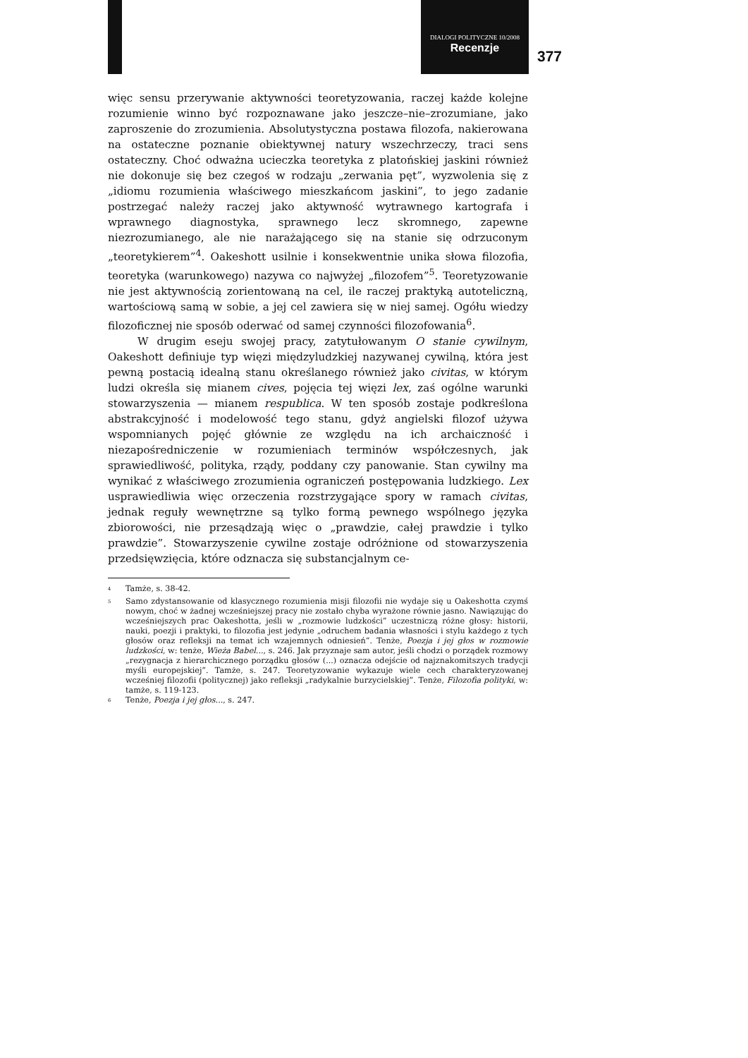DIALOGI POLITYCZNE 10/2008
Recenzje
377
więc sensu przerywanie aktywności teoretyzowania, raczej każde kolejne rozumienie winno być rozpoznawane jako jeszcze–nie–zrozumiane, jako zaproszenie do zrozumienia. Absolutystyczna postawa filozofa, nakierowana na ostateczne poznanie obiektywnej natury wszechrzeczy, traci sens ostateczny. Choć odważna ucieczka teoretyka z platońskiej jaskini również nie dokonuje się bez czegoś w rodzaju „zerwania pęt”, wyzwolenia się z „idiomu rozumienia właściwego mieszkańcom jaskini”, to jego zadanie postrzegać należy raczej jako aktywność wytrawnego kartografa i wprawnego diagnostyka, sprawnego lecz skromnego, zapewne niezrozumianego, ale nie narażającego się na stanie się odrzuconym „teoretykierem”<sup>4</sup>. Oakeshott usilnie i konsekwentnie unika słowa filozofia, teoretyka (warunkowego) nazywa co najwyżej „filozofem”<sup>5</sup>. Teoretyzowanie nie jest aktywnością zorientowaną na cel, ile raczej praktyką autoteliczną, wartościową samą w sobie, a jej cel zawiera się w niej samej. Ogółu wiedzy filozoficznej nie sposób oderwać od samej czynności filozofowania<sup>6</sup>.
W drugim eseju swojej pracy, zatytułowanym O stanie cywilnym, Oakeshott definiuje typ więzi międzyludzkiej nazywanej cywilną, która jest pewną postacią idealną stanu określanego również jako civitas, w którym ludzi określa się mianem cives, pojęcia tej więzi lex, zaś ogólne warunki stowarzyszenia — mianem respublica. W ten sposób zostaje podkreślona abstrakcyjność i modelowość tego stanu, gdyż angielski filozof używa wspomnianych pojęć głównie ze względu na ich archaiczność i niezapośredniczenie w rozumieniach terminów współczesnych, jak sprawiedliwość, polityka, rządy, poddany czy panowanie. Stan cywilny ma wynikać z właściwego zrozumienia ograniczeń postępowania ludzkiego. Lex usprawiedliwia więc orzeczenia rozstrzygające spory w ramach civitas, jednak reguły wewnętrzne są tylko formą pewnego wspólnego języka zbiorowości, nie przesądzają więc o „prawdzie, całej prawdzie i tylko prawdzie”. Stowarzyszenie cywilne zostaje odróżnione od stowarzyszenia przedsięwzięcia, które odznacza się substancjalnym ce-
<sup>4</sup> Tamże, s. 38-42.
<sup>5</sup> Samo zdystansowanie od klasycznego rozumienia misji filozofii nie wydaje się u Oakeshotta czymś nowym, choć w żadnej wcześniejszej pracy nie zostało chyba wyrażone równie jasno. Nawiązując do wcześniejszych prac Oakeshotta, jeśli w „rozmowie ludzkości” uczestniczą różne głosy: historii, nauki, poezji i praktyki, to filozofia jest jedynie „odruchem badania własności i stylu każdego z tych głosów oraz refleksji na temat ich wzajemnych odniesień”. Tenże, Poezja i jej głos w rozmowie ludzkości, w: tenże, Wieża Babel..., s. 246. Jak przyznaje sam autor, jeśli chodzi o porządek rozmowy „rezygnacja z hierarchicznego porządku głosów (...) oznacza odejście od najznakomitszych tradycji myśli europejskiej”. Tamże, s. 247. Teoretyzowanie wykazuje wiele cech charakteryzowanej wcześniej filozofii (politycznej) jako refleksji „radykalnie burzycielskiej”. Tenże, Filozofia polityki, w: tamże, s. 119-123.
<sup>6</sup> Tenże, Poezja i jej głos..., s. 247.